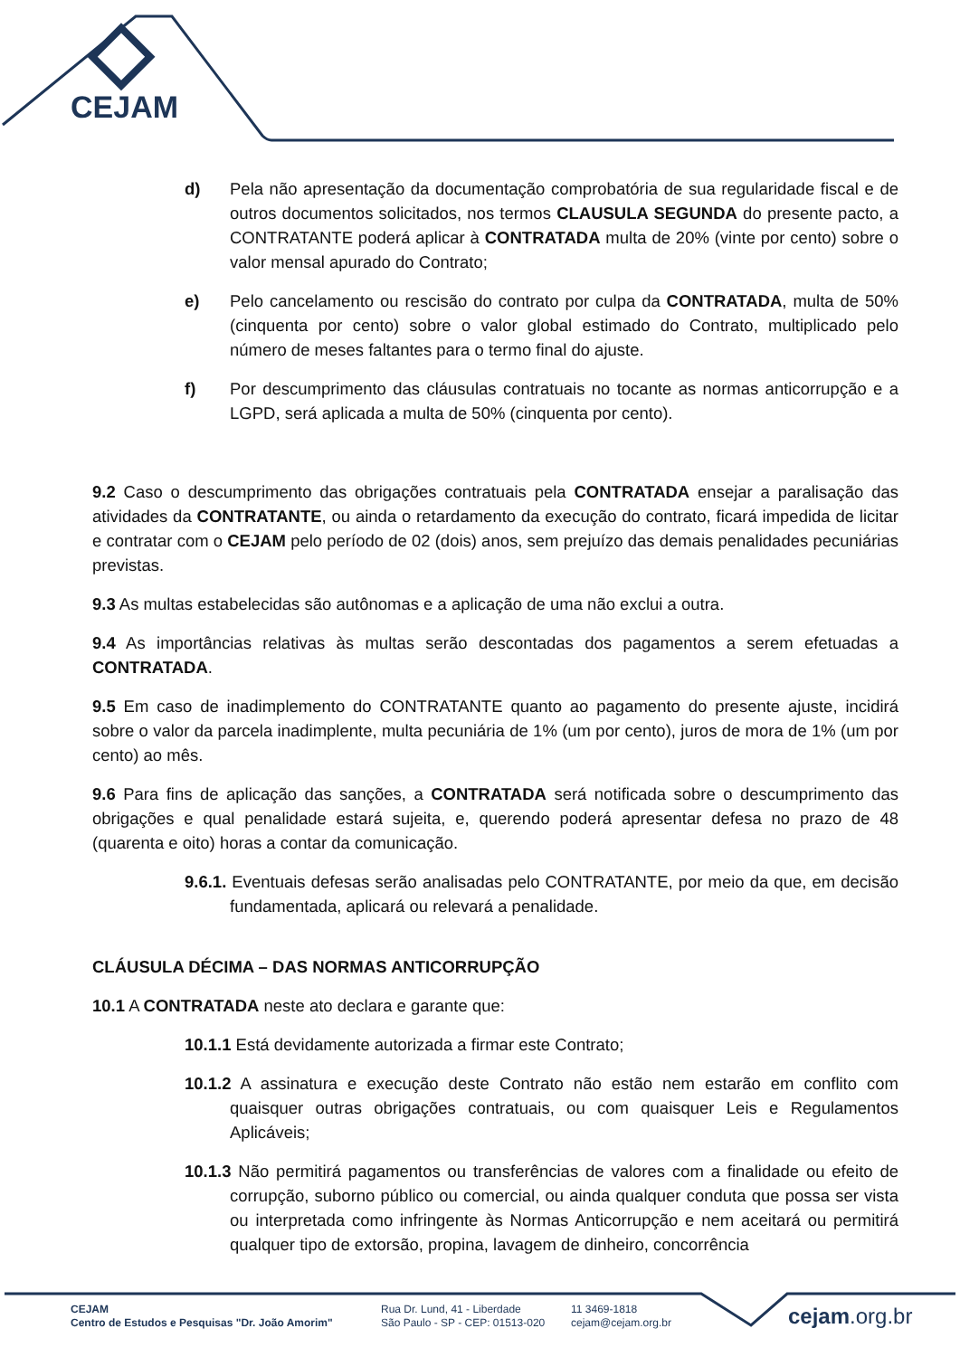CEJAM
d) Pela não apresentação da documentação comprobatória de sua regularidade fiscal e de outros documentos solicitados, nos termos CLAUSULA SEGUNDA do presente pacto, a CONTRATANTE poderá aplicar à CONTRATADA multa de 20% (vinte por cento) sobre o valor mensal apurado do Contrato;
e) Pelo cancelamento ou rescisão do contrato por culpa da CONTRATADA, multa de 50% (cinquenta por cento) sobre o valor global estimado do Contrato, multiplicado pelo número de meses faltantes para o termo final do ajuste.
f) Por descumprimento das cláusulas contratuais no tocante as normas anticorrupção e a LGPD, será aplicada a multa de 50% (cinquenta por cento).
9.2 Caso o descumprimento das obrigações contratuais pela CONTRATADA ensejar a paralisação das atividades da CONTRATANTE, ou ainda o retardamento da execução do contrato, ficará impedida de licitar e contratar com o CEJAM pelo período de 02 (dois) anos, sem prejuízo das demais penalidades pecuniárias previstas.
9.3 As multas estabelecidas são autônomas e a aplicação de uma não exclui a outra.
9.4 As importâncias relativas às multas serão descontadas dos pagamentos a serem efetuadas a CONTRATADA.
9.5 Em caso de inadimplemento do CONTRATANTE quanto ao pagamento do presente ajuste, incidirá sobre o valor da parcela inadimplente, multa pecuniária de 1% (um por cento), juros de mora de 1% (um por cento) ao mês.
9.6 Para fins de aplicação das sanções, a CONTRATADA será notificada sobre o descumprimento das obrigações e qual penalidade estará sujeita, e, querendo poderá apresentar defesa no prazo de 48 (quarenta e oito) horas a contar da comunicação.
9.6.1. Eventuais defesas serão analisadas pelo CONTRATANTE, por meio da que, em decisão fundamentada, aplicará ou relevará a penalidade.
CLÁUSULA DÉCIMA – DAS NORMAS ANTICORRUPÇÃO
10.1 A CONTRATADA neste ato declara e garante que:
10.1.1 Está devidamente autorizada a firmar este Contrato;
10.1.2 A assinatura e execução deste Contrato não estão nem estarão em conflito com quaisquer outras obrigações contratuais, ou com quaisquer Leis e Regulamentos Aplicáveis;
10.1.3 Não permitirá pagamentos ou transferências de valores com a finalidade ou efeito de corrupção, suborno público ou comercial, ou ainda qualquer conduta que possa ser vista ou interpretada como infringente às Normas Anticorrupção e nem aceitará ou permitirá qualquer tipo de extorsão, propina, lavagem de dinheiro, concorrência
CEJAM
Centro de Estudos e Pesquisas "Dr. João Amorim"
Rua Dr. Lund, 41 - Liberdade
São Paulo - SP - CEP: 01513-020
11 3469-1818
cejam@cejam.org.br
cejam.org.br